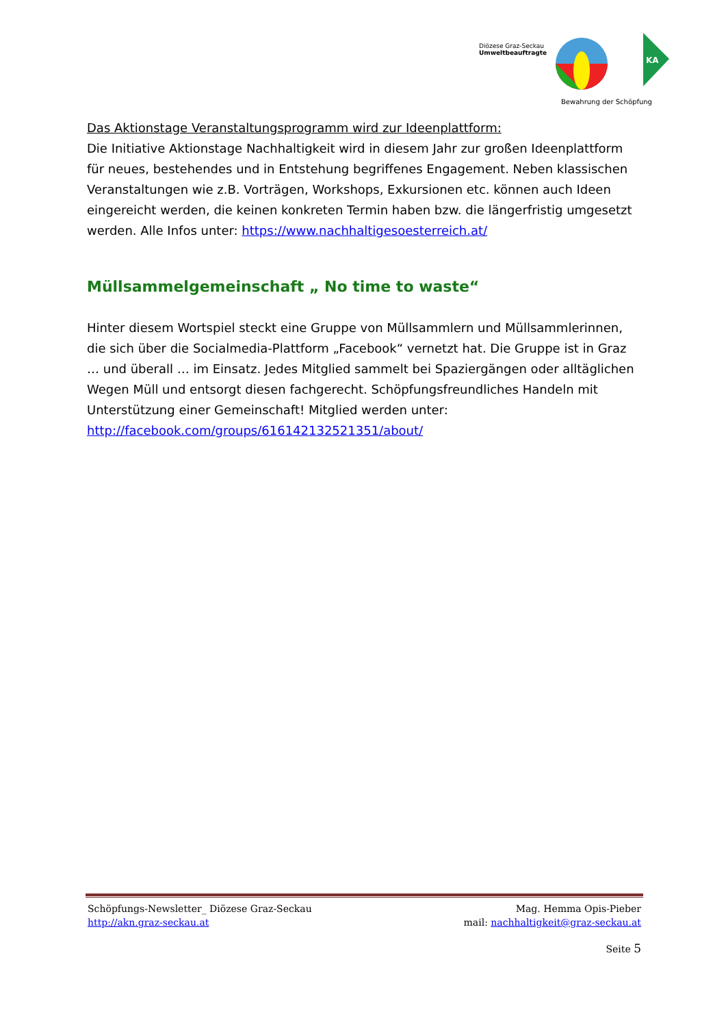Diözese Graz-Seckau
Umweltbeauftragte
Bewahrung der Schöpfung
KA
Das Aktionstage Veranstaltungsprogramm wird zur Ideenplattform:
Die Initiative Aktionstage Nachhaltigkeit wird in diesem Jahr zur großen Ideenplattform für neues, bestehendes und in Entstehung begriffenes Engagement. Neben klassischen Veranstaltungen wie z.B. Vorträgen, Workshops, Exkursionen etc. können auch Ideen eingereicht werden, die keinen konkreten Termin haben bzw. die längerfristig umgesetzt werden. Alle Infos unter: https://www.nachhaltigesoesterreich.at/
Müllsammelgemeinschaft „ No time to waste“
Hinter diesem Wortspiel steckt eine Gruppe von Müllsammlern und Müllsammlerinnen, die sich über die Socialmedia-Plattform „Facebook“ vernetzt hat. Die Gruppe ist in Graz … und überall … im Einsatz. Jedes Mitglied sammelt bei Spaziergängen oder alltäglichen Wegen Müll und entsorgt diesen fachgerecht. Schöpfungsfreundliches Handeln mit Unterstützung einer Gemeinschaft! Mitglied werden unter:
http://facebook.com/groups/616142132521351/about/
Schöpfungs-Newsletter_ Diözese Graz-Seckau
http://akn.graz-seckau.at
Mag. Hemma Opis-Pieber
mail: nachhaltigkeit@graz-seckau.at
Seite 5